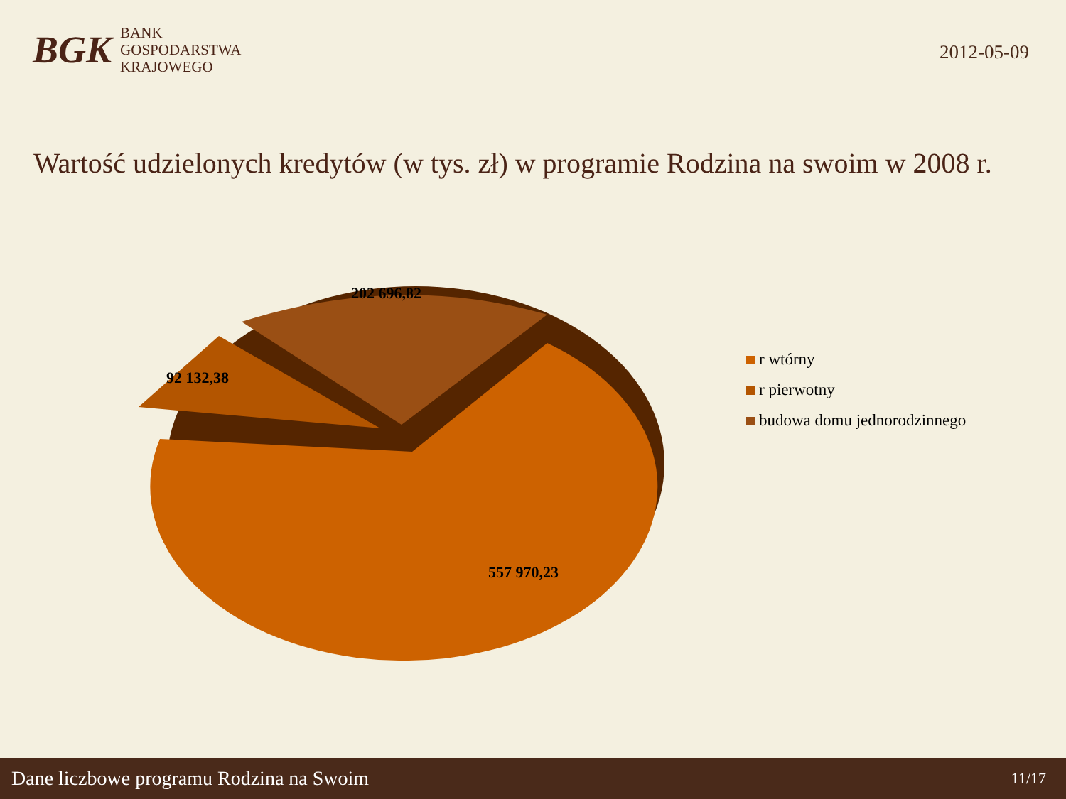BGK
BANK
GOSPODARSTWA
KRAJOWEGO
2012-05-09
Wartość udzielonych kredytów (w tys. zł) w programie Rodzina na swoim w 2008 r.
202 696,82
92 132,38
557 970,23
r wtórny
r pierwotny
budowa domu jednorodzinnego
Dane liczbowe programu Rodzina na Swoim 11/17